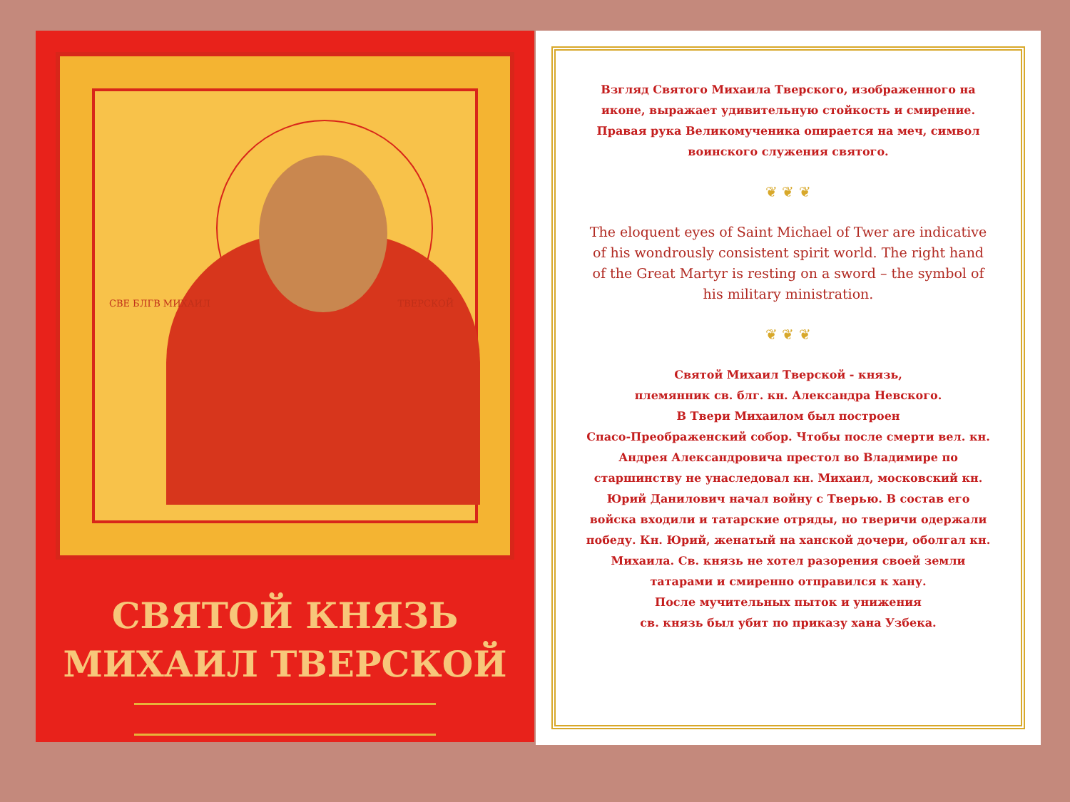СВЕ БЛГВ МИХАИЛ ТВЕРСКОЙ
СВЯТОЙ КНЯЗЬ
МИХАИЛ ТВЕРСКОЙ
Взгляд Святого Михаила Тверского, изображенного на иконе, выражает удивительную стойкость и смирение. Правая рука Великомученика опирается на меч, символ воинского служения святого.
❦ ❦ ❦
The eloquent eyes of Saint Michael of Twer are indicative of his wondrously consistent spirit world. The right hand of the Great Martyr is resting on a sword – the symbol of his military ministration.
❦ ❦ ❦
Святой Михаил Тверской - князь,
племянник св. блг. кн. Александра Невского.
В Твери Михаилом был построен
Спасо-Преображенский собор. Чтобы после смерти вел. кн. Андрея Александровича престол во Владимире по старшинству не унаследовал кн. Михаил, московский кн. Юрий Данилович начал войну с Тверью. В состав его войска входили и татарские отряды, но тверичи одержали победу. Кн. Юрий, женатый на ханской дочери, оболгал кн. Михаила. Св. князь не хотел разорения своей земли татарами и смиренно отправился к хану.
После мучительных пыток и унижения
св. князь был убит по приказу хана Узбека.